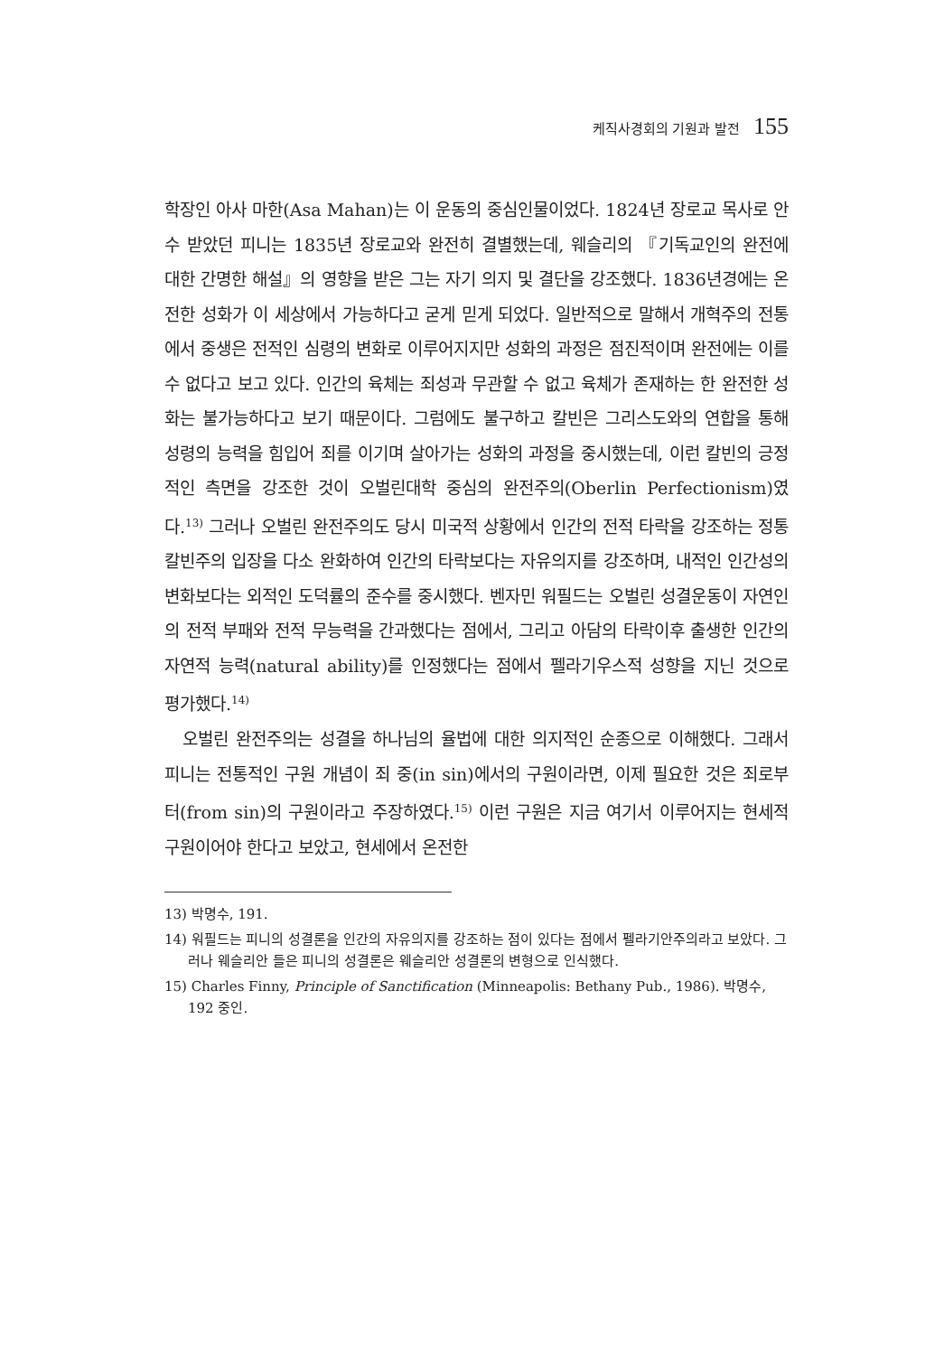케직사경회의 기원과 발전 155
학장인 아사 마한(Asa Mahan)는 이 운동의 중심인물이었다. 1824년 장로교 목사로 안수 받았던 피니는 1835년 장로교와 완전히 결별했는데, 웨슬리의 『기독교인의 완전에 대한 간명한 해설』의 영향을 받은 그는 자기 의지 및 결단을 강조했다. 1836년경에는 온전한 성화가 이 세상에서 가능하다고 굳게 믿게 되었다. 일반적으로 말해서 개혁주의 전통에서 중생은 전적인 심령의 변화로 이루어지지만 성화의 과정은 점진적이며 완전에는 이를 수 없다고 보고 있다. 인간의 육체는 죄성과 무관할 수 없고 육체가 존재하는 한 완전한 성화는 불가능하다고 보기 때문이다. 그럼에도 불구하고 칼빈은 그리스도와의 연합을 통해 성령의 능력을 힘입어 죄를 이기며 살아가는 성화의 과정을 중시했는데, 이런 칼빈의 긍정적인 측면을 강조한 것이 오벌린대학 중심의 완전주의(Oberlin Perfectionism)였다.<sup>13)</sup> 그러나 오벌린 완전주의도 당시 미국적 상황에서 인간의 전적 타락을 강조하는 정통 칼빈주의 입장을 다소 완화하여 인간의 타락보다는 자유의지를 강조하며, 내적인 인간성의 변화보다는 외적인 도덕률의 준수를 중시했다. 벤자민 워필드는 오벌린 성결운동이 자연인의 전적 부패와 전적 무능력을 간과했다는 점에서, 그리고 아담의 타락이후 출생한 인간의 자연적 능력(natural ability)를 인정했다는 점에서 펠라기우스적 성향을 지닌 것으로 평가했다.<sup>14)</sup>
오벌린 완전주의는 성결을 하나님의 율법에 대한 의지적인 순종으로 이해했다. 그래서 피니는 전통적인 구원 개념이 죄 중(in sin)에서의 구원이라면, 이제 필요한 것은 죄로부터(from sin)의 구원이라고 주장하였다.<sup>15)</sup> 이런 구원은 지금 여기서 이루어지는 현세적 구원이어야 한다고 보았고, 현세에서 온전한
13) 박명수, 191.
14) 워필드는 피니의 성결론을 인간의 자유의지를 강조하는 점이 있다는 점에서 펠라기안주의라고 보았다. 그러나 웨슬리안 들은 피니의 성결론은 웨슬리안 성결론의 변형으로 인식했다.
15) Charles Finny, Principle of Sanctification (Minneapolis: Bethany Pub., 1986). 박명수, 192 중인.